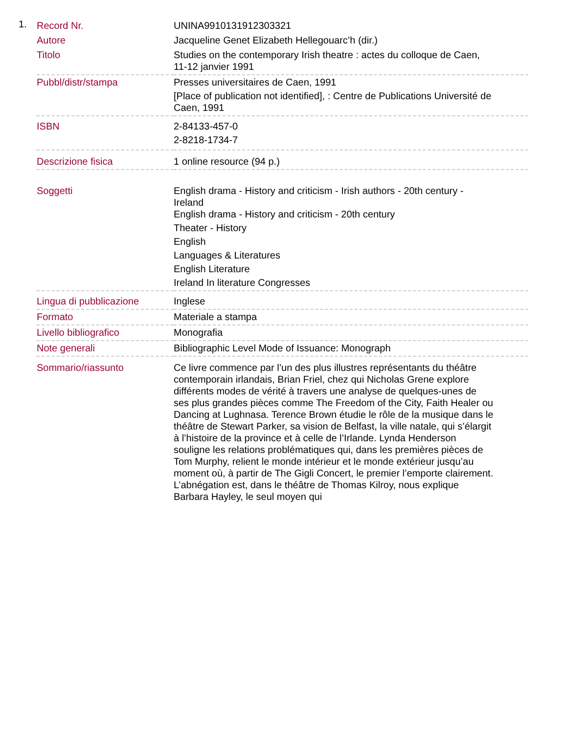1.
| Record Nr. | UNINA9910131912303321 |
| Autore | Jacqueline Genet Elizabeth Hellegouarc’h (dir.) |
| Titolo | Studies on the contemporary Irish theatre : actes du colloque de Caen, 11-12 janvier 1991 |
| Pubbl/distr/stampa | Presses universitaires de Caen, 1991 [Place of publication not identified], : Centre de Publications Université de Caen, 1991 |
| ISBN | 2-84133-457-0 2-8218-1734-7 |
| Descrizione fisica | 1 online resource (94 p.) |
| Soggetti | English drama - History and criticism - Irish authors - 20th century - Ireland English drama - History and criticism - 20th century Theater - History English Languages & Literatures English Literature Ireland In literature Congresses |
| Lingua di pubblicazione | Inglese |
| Formato | Materiale a stampa |
| Livello bibliografico | Monografia |
| Note generali | Bibliographic Level Mode of Issuance: Monograph |
| Sommario/riassunto | Ce livre commence par l’un des plus illustres représentants du théâtre contemporain irlandais, Brian Friel, chez qui Nicholas Grene explore différents modes de vérité à travers une analyse de quelques-unes de ses plus grandes pièces comme The Freedom of the City, Faith Healer ou Dancing at Lughnasa. Terence Brown étudie le rôle de la musique dans le théâtre de Stewart Parker, sa vision de Belfast, la ville natale, qui s’élargit à l’histoire de la province et à celle de l’Irlande. Lynda Henderson souligne les relations problématiques qui, dans les premières pièces de Tom Murphy, relient le monde intérieur et le monde extérieur jusqu’au moment où, à partir de The Gigli Concert, le premier l’emporte clairement. L’abnégation est, dans le théâtre de Thomas Kilroy, nous explique Barbara Hayley, le seul moyen qui |